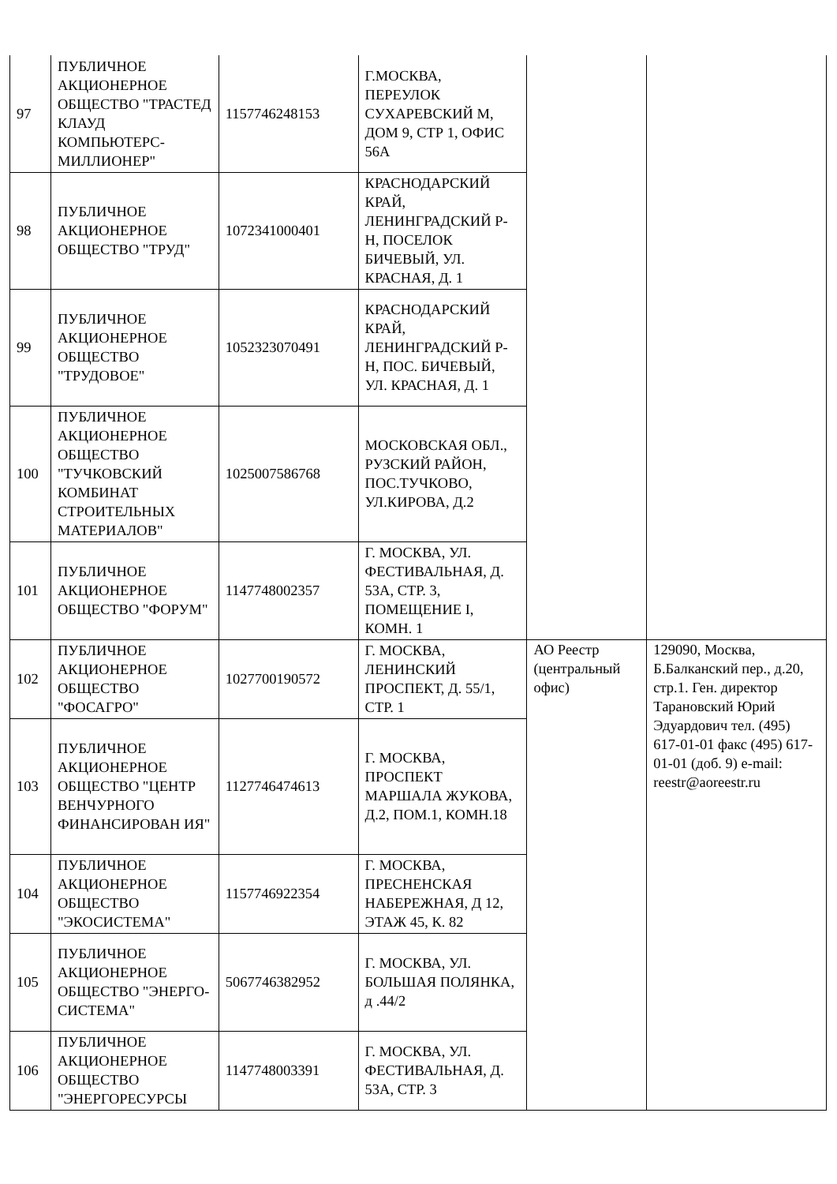| 97 | ПУБЛИЧНОЕ АКЦИОНЕРНОЕ ОБЩЕСТВО "ТРАСТЕД КЛАУД КОМПЬЮТЕРС-МИЛЛИОНЕР" | 1157746248153 | Г.МОСКВА, ПЕРЕУЛОК СУХАРЕВСКИЙ М, ДОМ 9, СТР 1, ОФИС 56А | | |
| 98 | ПУБЛИЧНОЕ АКЦИОНЕРНОЕ ОБЩЕСТВО "ТРУД" | 1072341000401 | КРАСНОДАРСКИЙ КРАЙ, ЛЕНИНГРАДСКИЙ Р-Н, ПОСЕЛОК БИЧЕВЫЙ, УЛ. КРАСНАЯ, Д. 1 | | |
| 99 | ПУБЛИЧНОЕ АКЦИОНЕРНОЕ ОБЩЕСТВО "ТРУДОВОЕ" | 1052323070491 | КРАСНОДАРСКИЙ КРАЙ, ЛЕНИНГРАДСКИЙ Р-Н, ПОС. БИЧЕВЫЙ, УЛ. КРАСНАЯ, Д. 1 | | |
| 100 | ПУБЛИЧНОЕ АКЦИОНЕРНОЕ ОБЩЕСТВО "ТУЧКОВСКИЙ КОМБИНАТ СТРОИТЕЛЬНЫХ МАТЕРИАЛОВ" | 1025007586768 | МОСКОВСКАЯ ОБЛ., РУЗСКИЙ РАЙОН, ПОС.ТУЧКОВО, УЛ.КИРОВА, Д.2 | | |
| 101 | ПУБЛИЧНОЕ АКЦИОНЕРНОЕ ОБЩЕСТВО "ФОРУМ" | 1147748002357 | Г. МОСКВА, УЛ. ФЕСТИВАЛЬНАЯ, Д. 53А, СТР. 3, ПОМЕЩЕНИЕ I, КОМН. 1 | | |
| 102 | ПУБЛИЧНОЕ АКЦИОНЕРНОЕ ОБЩЕСТВО "ФОСАГРО" | 1027700190572 | Г. МОСКВА, ЛЕНИНСКИЙ ПРОСПЕКТ, Д. 55/1, СТР. 1 | АО Реестр (центральный офис) | 129090, Москва, Б.Балканский пер., д.20, стр.1. Ген. директор Тарановский Юрий Эдуардович тел. (495) 617-01-01 факс (495) 617-01-01 (доб. 9) e-mail: reestr@aoreestr.ru |
| 103 | ПУБЛИЧНОЕ АКЦИОНЕРНОЕ ОБЩЕСТВО "ЦЕНТР ВЕНЧУРНОГО ФИНАНСИРОВАН ИЯ" | 1127746474613 | Г. МОСКВА, ПРОСПЕКТ МАРШАЛА ЖУКОВА, Д.2, ПОМ.1, КОМН.18 | | |
| 104 | ПУБЛИЧНОЕ АКЦИОНЕРНОЕ ОБЩЕСТВО "ЭКОСИСТЕМА" | 1157746922354 | Г. МОСКВА, ПРЕСНЕНСКАЯ НАБЕРЕЖНАЯ, Д 12, ЭТАЖ 45, К. 82 | | |
| 105 | ПУБЛИЧНОЕ АКЦИОНЕРНОЕ ОБЩЕСТВО "ЭНЕРГО-СИСТЕМА" | 5067746382952 | Г. МОСКВА, УЛ. БОЛЬШАЯ ПОЛЯНКА, д .44/2 | | |
| 106 | ПУБЛИЧНОЕ АКЦИОНЕРНОЕ ОБЩЕСТВО "ЭНЕРГОРЕСУРСЫ | 1147748003391 | Г. МОСКВА, УЛ. ФЕСТИВАЛЬНАЯ, Д. 53А, СТР. 3 | | |